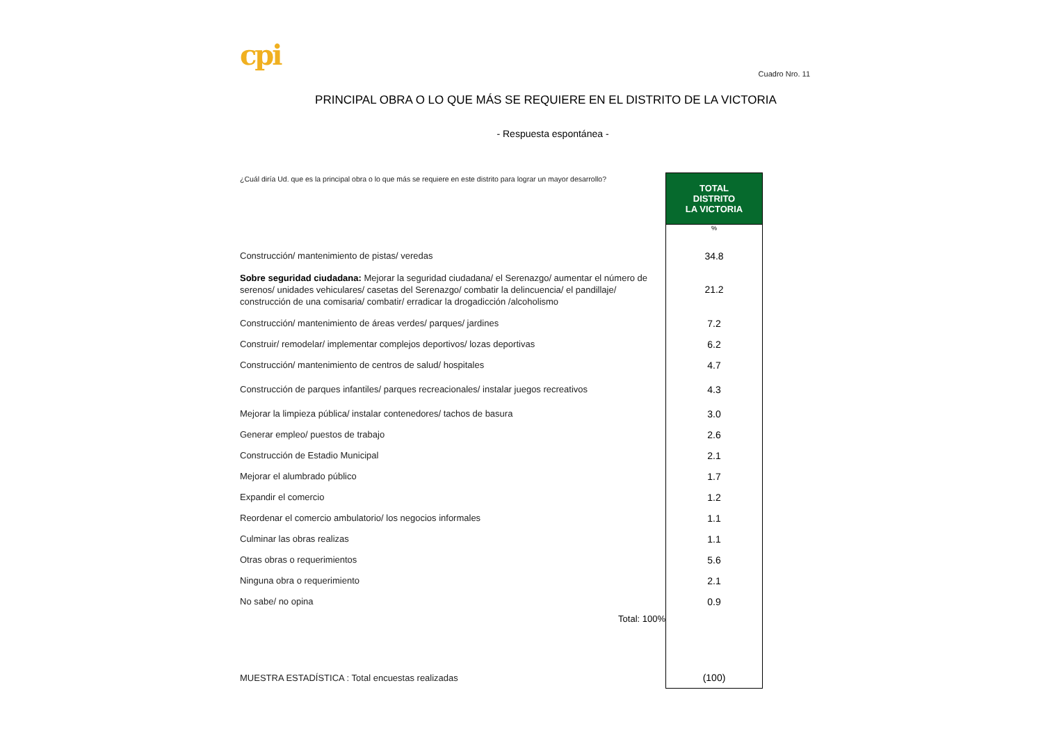cpi
Cuadro Nro. 11
PRINCIPAL OBRA O LO QUE MÁS SE REQUIERE EN EL DISTRITO DE LA VICTORIA
- Respuesta espontánea -
| ¿Cuál diría Ud. que es la principal obra o lo que más se requiere en este distrito para lograr un mayor desarrollo? | TOTAL DISTRITO LA VICTORIA |
| | % |
| Construcción/ mantenimiento de pistas/ veredas | 34.8 |
| Sobre seguridad ciudadana: Mejorar la seguridad ciudadana/ el Serenazgo/ aumentar el número de serenos/ unidades vehiculares/ casetas del Serenazgo/ combatir la delincuencia/ el pandillaje/ construcción de una comisaria/ combatir/ erradicar la drogadicción /alcoholismo | 21.2 |
| Construcción/ mantenimiento de áreas verdes/ parques/ jardines | 7.2 |
| Construir/ remodelar/ implementar complejos deportivos/ lozas deportivas | 6.2 |
| Construcción/ mantenimiento de centros de salud/ hospitales | 4.7 |
| Construcción de parques infantiles/ parques recreacionales/ instalar juegos recreativos | 4.3 |
| Mejorar la limpieza pública/ instalar contenedores/ tachos de basura | 3.0 |
| Generar empleo/ puestos de trabajo | 2.6 |
| Construcción de Estadio Municipal | 2.1 |
| Mejorar el alumbrado público | 1.7 |
| Expandir el comercio | 1.2 |
| Reordenar el comercio ambulatorio/ los negocios informales | 1.1 |
| Culminar las obras realizas | 1.1 |
| Otras obras o requerimientos | 5.6 |
| Ninguna obra o requerimiento | 2.1 |
| No sabe/ no opina | 0.9 |
| Total: 100% | |
| MUESTRA ESTADÍSTICA : Total encuestas realizadas | (100) |